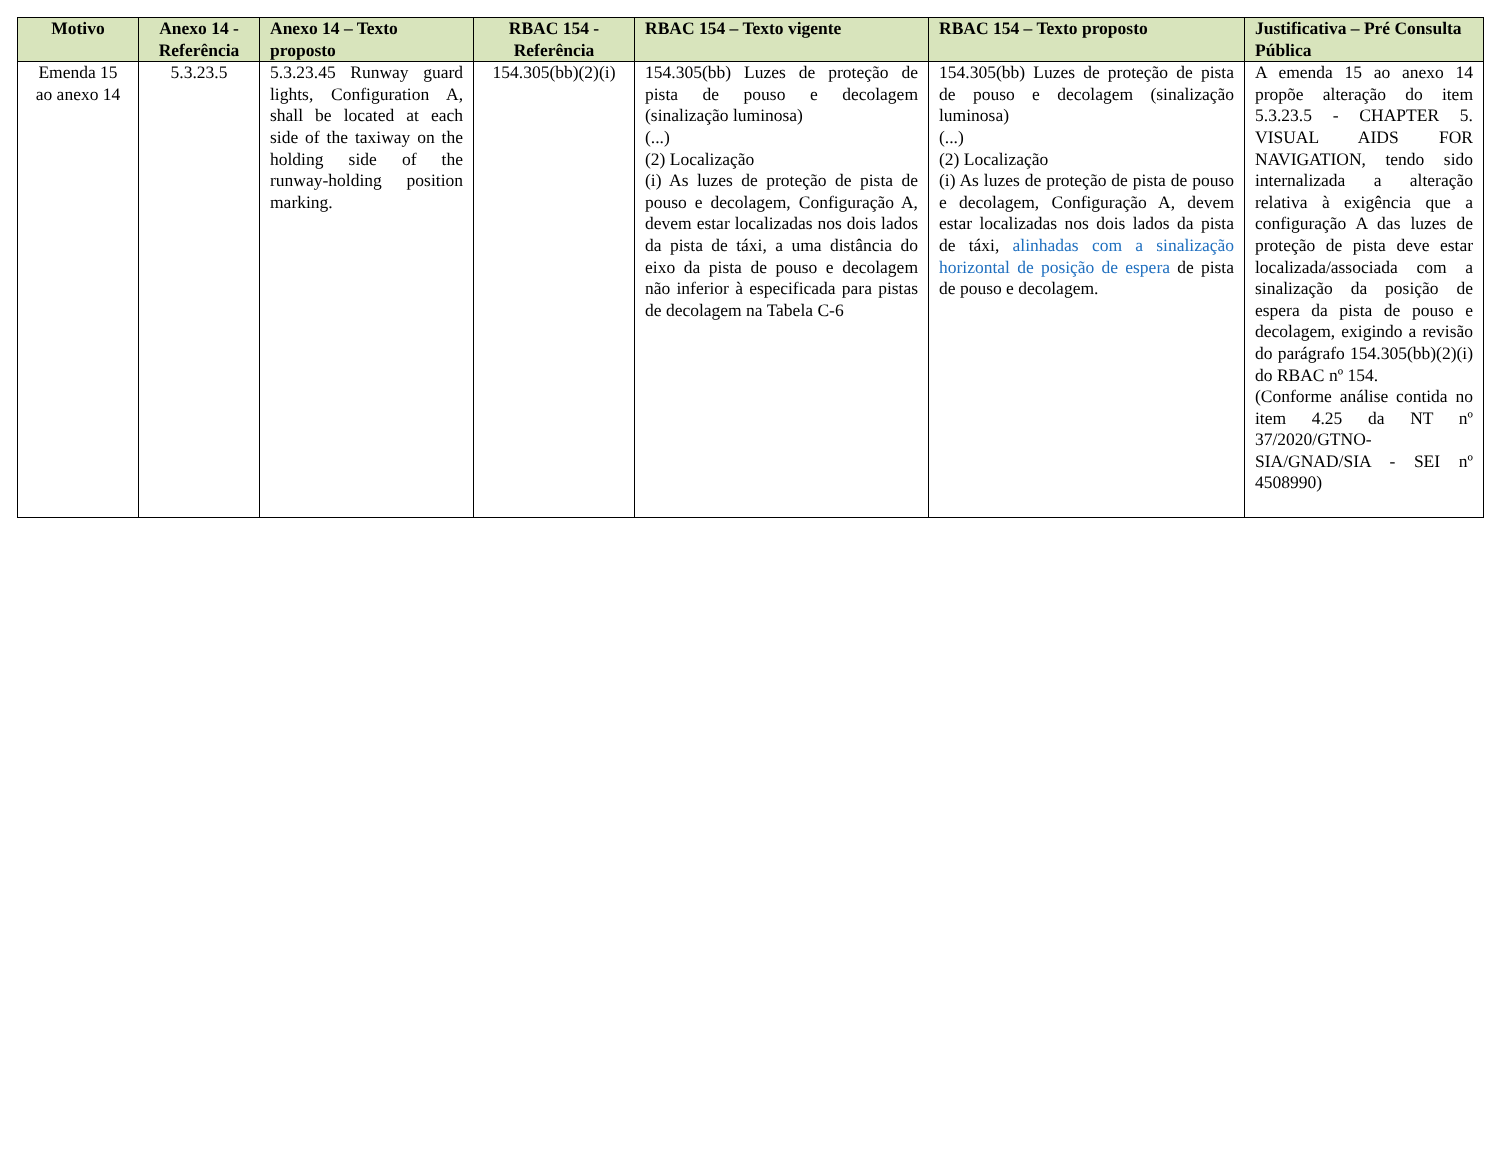| Motivo | Anexo 14 - Referência | Anexo 14 – Texto proposto | RBAC 154 - Referência | RBAC 154 – Texto vigente | RBAC 154 – Texto proposto | Justificativa – Pré Consulta Pública |
| --- | --- | --- | --- | --- | --- | --- |
| Emenda 15 ao anexo 14 | 5.3.23.5 | 5.3.23.45 Runway guard lights, Configuration A, shall be located at each side of the taxiway on the holding side of the runway-holding position marking. | 154.305(bb)(2)(i) | 154.305(bb) Luzes de proteção de pista de pouso e decolagem (sinalização luminosa) (...) (2) Localização (i) As luzes de proteção de pista de pouso e decolagem, Configuração A, devem estar localizadas nos dois lados da pista de táxi, a uma distância do eixo da pista de pouso e decolagem não inferior à especificada para pistas de decolagem na Tabela C-6 | 154.305(bb) Luzes de proteção de pista de pouso e decolagem (sinalização luminosa) (...) (2) Localização (i) As luzes de proteção de pista de pouso e decolagem, Configuração A, devem estar localizadas nos dois lados da pista de táxi, alinhadas com a sinalização horizontal de posição de espera de pista de pouso e decolagem. | A emenda 15 ao anexo 14 propõe alteração do item 5.3.23.5 - CHAPTER 5. VISUAL AIDS FOR NAVIGATION, tendo sido internalizada a alteração relativa à exigência que a configuração A das luzes de proteção de pista deve estar localizada/associada com a sinalização da posição de espera da pista de pouso e decolagem, exigindo a revisão do parágrafo 154.305(bb)(2)(i) do RBAC nº 154. (Conforme análise contida no item 4.25 da NT nº 37/2020/GTNO-SIA/GNAD/SIA - SEI nº 4508990) |